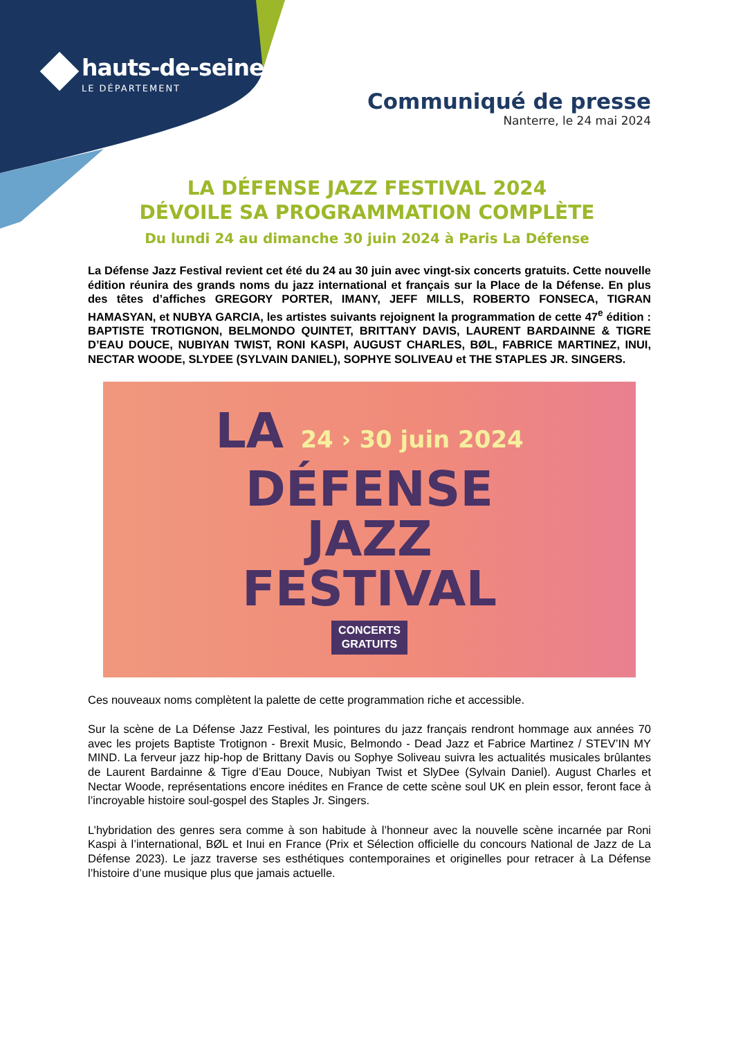hauts-de-seine
LE DÉPARTEMENT
Communiqué de presse
Nanterre, le 24 mai 2024
LA DÉFENSE JAZZ FESTIVAL 2024
DÉVOILE SA PROGRAMMATION COMPLÈTE
Du lundi 24 au dimanche 30 juin 2024 à Paris La Défense
La Défense Jazz Festival revient cet été du 24 au 30 juin avec vingt-six concerts gratuits. Cette nouvelle édition réunira des grands noms du jazz international et français sur la Place de la Défense. En plus des têtes d’affiches GREGORY PORTER, IMANY, JEFF MILLS, ROBERTO FONSECA, TIGRAN HAMASYAN, et NUBYA GARCIA, les artistes suivants rejoignent la programmation de cette 47<sup>e</sup> édition : BAPTISTE TROTIGNON, BELMONDO QUINTET, BRITTANY DAVIS, LAURENT BARDAINNE & TIGRE D’EAU DOUCE, NUBIYAN TWIST, RONI KASPI, AUGUST CHARLES, BØL, FABRICE MARTINEZ, INUI, NECTAR WOODE, SLYDEE (SYLVAIN DANIEL), SOPHYE SOLIVEAU et THE STAPLES JR. SINGERS.
LA 24 › 30 juin 2024
DÉFENSE
JAZZ
FESTIVAL
CONCERTS
GRATUITS
Ces nouveaux noms complètent la palette de cette programmation riche et accessible.
Sur la scène de La Défense Jazz Festival, les pointures du jazz français rendront hommage aux années 70 avec les projets Baptiste Trotignon - Brexit Music, Belmondo - Dead Jazz et Fabrice Martinez / STEV’IN MY MIND. La ferveur jazz hip-hop de Brittany Davis ou Sophye Soliveau suivra les actualités musicales brûlantes de Laurent Bardainne & Tigre d’Eau Douce, Nubiyan Twist et SlyDee (Sylvain Daniel). August Charles et Nectar Woode, représentations encore inédites en France de cette scène soul UK en plein essor, feront face à l’incroyable histoire soul-gospel des Staples Jr. Singers.
L’hybridation des genres sera comme à son habitude à l’honneur avec la nouvelle scène incarnée par Roni Kaspi à l’international, BØL et Inui en France (Prix et Sélection officielle du concours National de Jazz de La Défense 2023). Le jazz traverse ses esthétiques contemporaines et originelles pour retracer à La Défense l’histoire d’une musique plus que jamais actuelle.